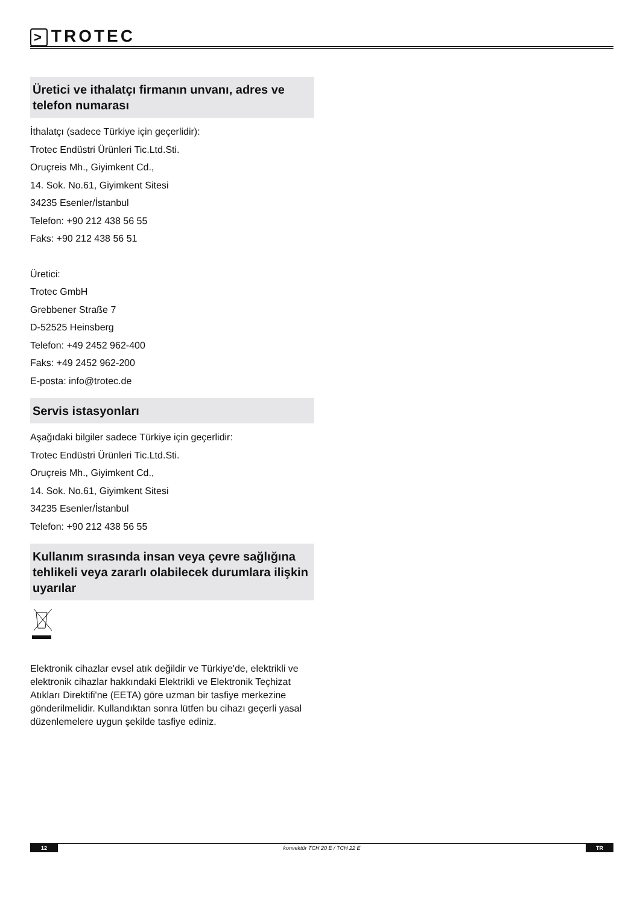> TROTEC
Üretici ve ithalatçı firmanın unvanı, adres ve telefon numarası
İthalatçı (sadece Türkiye için geçerlidir):
Trotec Endüstri Ürünleri Tic.Ltd.Sti.
Oruçreis Mh., Giyimkent Cd.,
14. Sok. No.61, Giyimkent Sitesi
34235 Esenler/İstanbul
Telefon: +90 212 438 56 55
Faks: +90 212 438 56 51
Üretici:
Trotec GmbH
Grebbener Straße 7
D-52525 Heinsberg
Telefon: +49 2452 962-400
Faks: +49 2452 962-200
E-posta: info@trotec.de
Servis istasyonları
Aşağıdaki bilgiler sadece Türkiye için geçerlidir:
Trotec Endüstri Ürünleri Tic.Ltd.Sti.
Oruçreis Mh., Giyimkent Cd.,
14. Sok. No.61, Giyimkent Sitesi
34235 Esenler/İstanbul
Telefon: +90 212 438 56 55
Kullanım sırasında insan veya çevre sağlığına tehlikeli veya zararlı olabilecek durumlara ilişkin uyarılar
Elektronik cihazlar evsel atık değildir ve Türkiye'de, elektrikli ve elektronik cihazlar hakkındaki Elektrikli ve Elektronik Teçhizat Atıkları Direktifi'ne (EETA) göre uzman bir tasfiye merkezine gönderilmelidir. Kullandıktan sonra lütfen bu cihazı geçerli yasal düzenlemelere uygun şekilde tasfiye ediniz.
12
konvektör TCH 20 E / TCH 22 E
TR